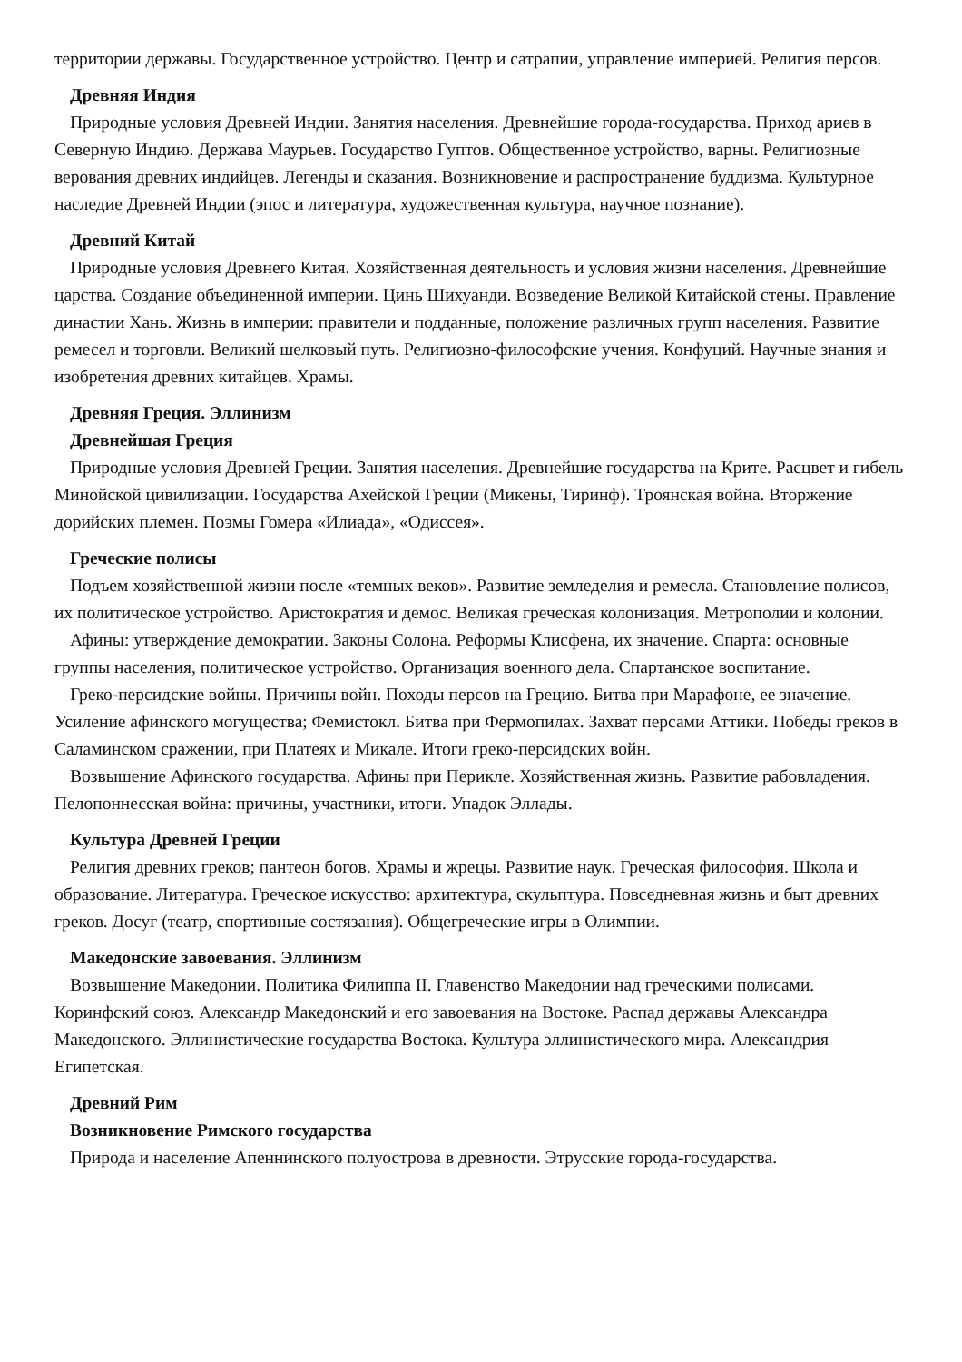территории державы. Государственное устройство. Центр и сатрапии, управление империей. Религия персов.
Древняя Индия
Природные условия Древней Индии. Занятия населения. Древнейшие города-государства. Приход ариев в Северную Индию. Держава Маурьев. Государство Гуптов. Общественное устройство, варны. Религиозные верования древних индийцев. Легенды и сказания. Возникновение и распространение буддизма. Культурное наследие Древней Индии (эпос и литература, художественная культура, научное познание).
Древний Китай
Природные условия Древнего Китая. Хозяйственная деятельность и условия жизни населения. Древнейшие царства. Создание объединенной империи. Цинь Шихуанди. Возведение Великой Китайской стены. Правление династии Хань. Жизнь в империи: правители и подданные, положение различных групп населения. Развитие ремесел и торговли. Великий шелковый путь. Религиозно-философские учения. Конфуций. Научные знания и изобретения древних китайцев. Храмы.
Древняя Греция. Эллинизм
Древнейшая Греция
Природные условия Древней Греции. Занятия населения. Древнейшие государства на Крите. Расцвет и гибель Минойской цивилизации. Государства Ахейской Греции (Микены, Тиринф). Троянская война. Вторжение дорийских племен. Поэмы Гомера «Илиада», «Одиссея».
Греческие полисы
Подъем хозяйственной жизни после «темных веков». Развитие земледелия и ремесла. Становление полисов, их политическое устройство. Аристократия и демос. Великая греческая колонизация. Метрополии и колонии.
Афины: утверждение демократии. Законы Солона. Реформы Клисфена, их значение. Спарта: основные группы населения, политическое устройство. Организация военного дела. Спартанское воспитание.
Греко-персидские войны. Причины войн. Походы персов на Грецию. Битва при Марафоне, ее значение. Усиление афинского могущества; Фемистокл. Битва при Фермопилах. Захват персами Аттики. Победы греков в Саламинском сражении, при Платеях и Микале. Итоги греко-персидских войн.
Возвышение Афинского государства. Афины при Перикле. Хозяйственная жизнь. Развитие рабовладения. Пелопоннесская война: причины, участники, итоги. Упадок Эллады.
Культура Древней Греции
Религия древних греков; пантеон богов. Храмы и жрецы. Развитие наук. Греческая философия. Школа и образование. Литература. Греческое искусство: архитектура, скульптура. Повседневная жизнь и быт древних греков. Досуг (театр, спортивные состязания). Общегреческие игры в Олимпии.
Македонские завоевания. Эллинизм
Возвышение Македонии. Политика Филиппа II. Главенство Македонии над греческими полисами. Коринфский союз. Александр Македонский и его завоевания на Востоке. Распад державы Александра Македонского. Эллинистические государства Востока. Культура эллинистического мира. Александрия Египетская.
Древний Рим
Возникновение Римского государства
Природа и население Апеннинского полуострова в древности. Этрусские города-государства.